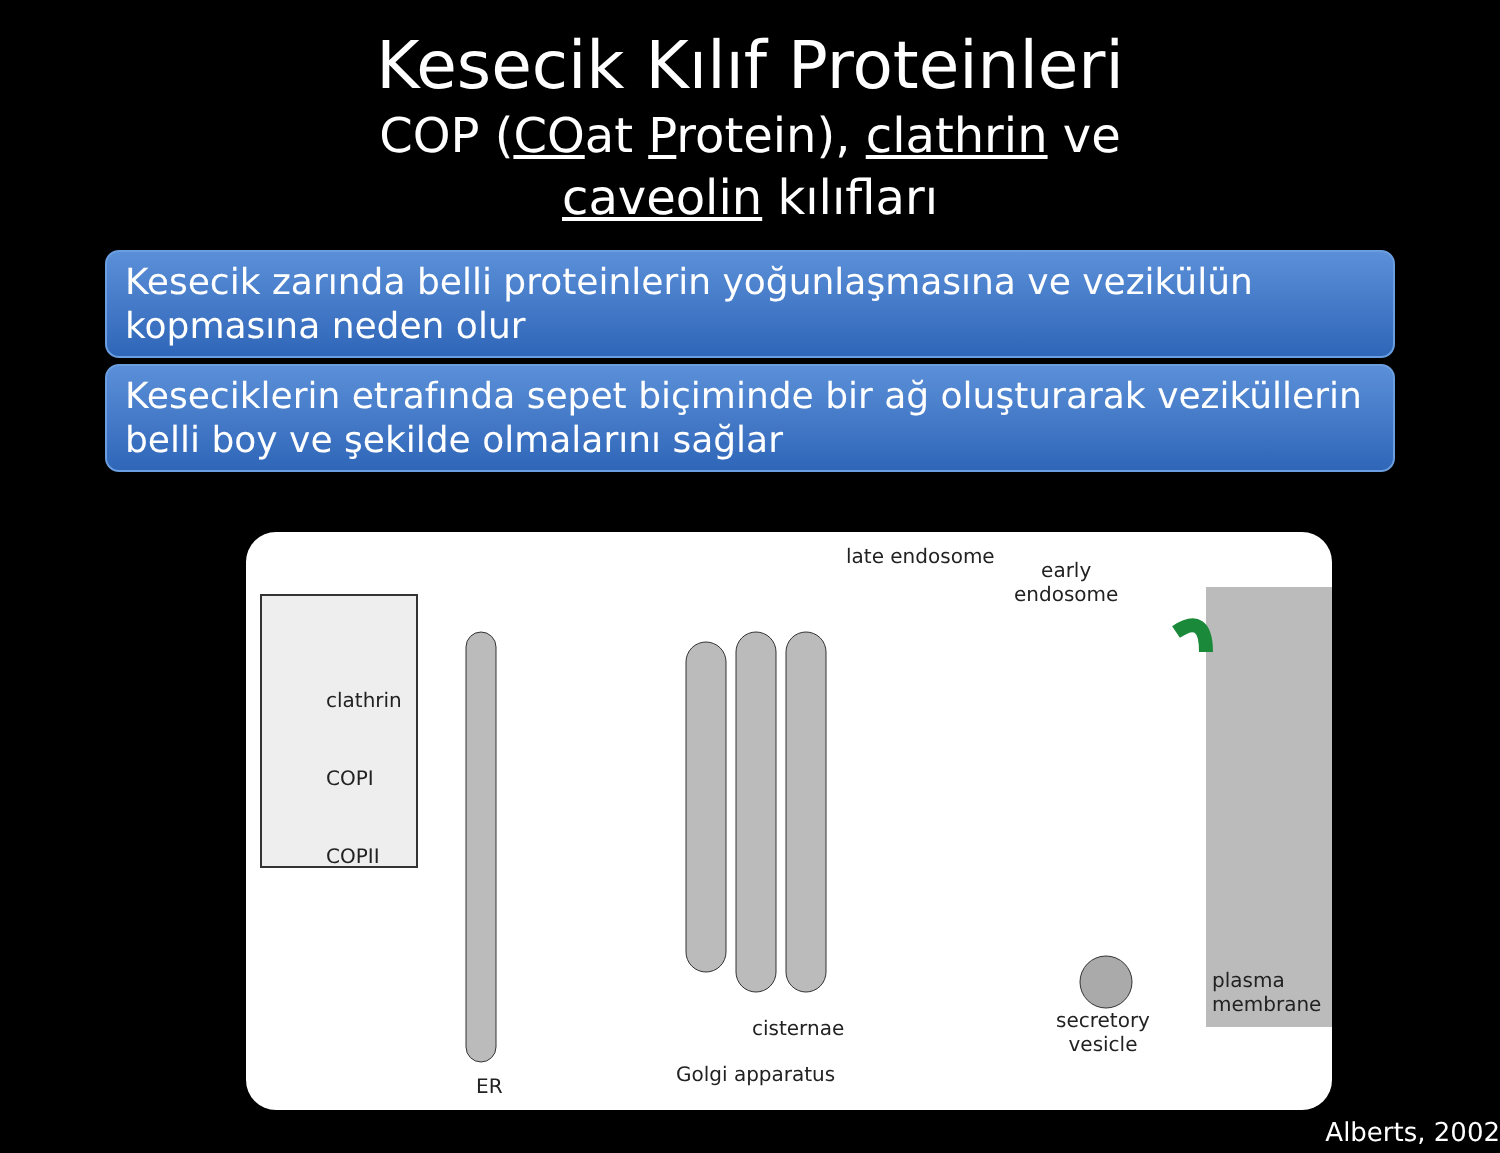Kesecik Kılıf Proteinleri
COP (COat Protein), clathrin ve
caveolin kılıfları
Kesecik zarında belli proteinlerin yoğunlaşmasına ve vezikülün kopmasına neden olur
Keseciklerin etrafında sepet biçiminde bir ağ oluşturarak veziküllerin belli boy ve şekilde olmalarını sağlar
clathrin
COPI
COPII
late endosome
early
endosome
plasma
membrane
secretory
vesicle
cisternae
Golgi apparatus
ER
Alberts, 2002